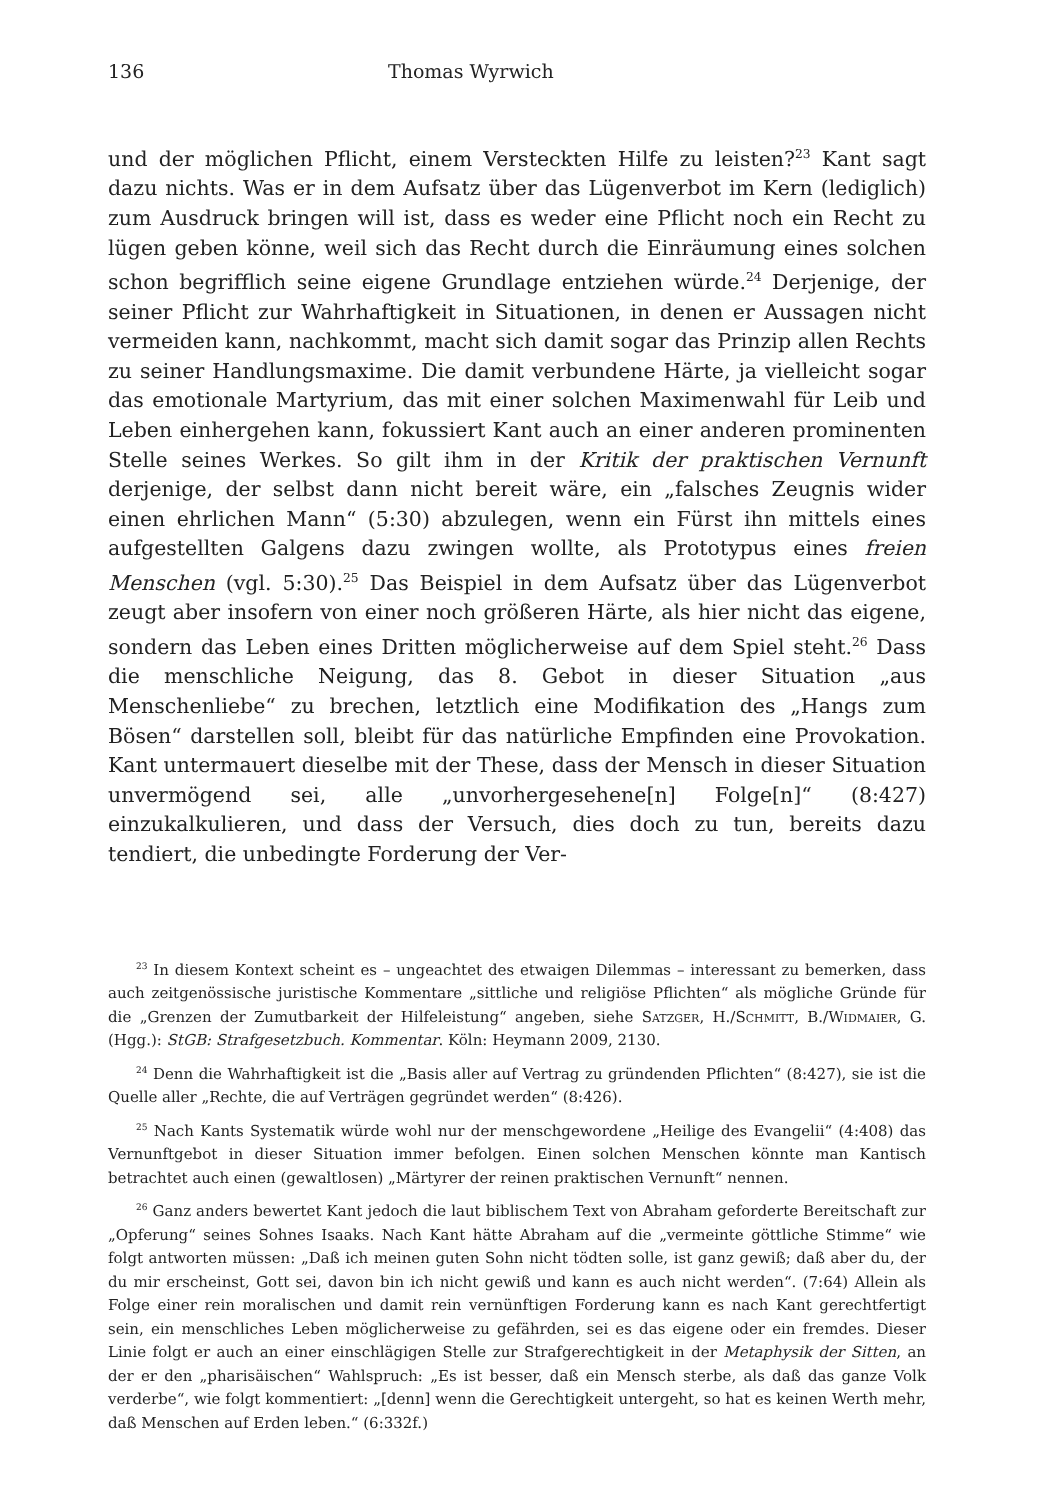136 Thomas Wyrwich
und der möglichen Pflicht, einem Versteckten Hilfe zu leisten?<sup>23</sup> Kant sagt dazu nichts. Was er in dem Aufsatz über das Lügenverbot im Kern (lediglich) zum Ausdruck bringen will ist, dass es weder eine Pflicht noch ein Recht zu lügen geben könne, weil sich das Recht durch die Einräumung eines solchen schon begrifflich seine eigene Grundlage entziehen würde.<sup>24</sup> Derjenige, der seiner Pflicht zur Wahrhaftigkeit in Situationen, in denen er Aussagen nicht vermeiden kann, nachkommt, macht sich damit sogar das Prinzip allen Rechts zu seiner Handlungsmaxime. Die damit verbundene Härte, ja vielleicht sogar das emotionale Martyrium, das mit einer solchen Maximenwahl für Leib und Leben einhergehen kann, fokussiert Kant auch an einer anderen prominenten Stelle seines Werkes. So gilt ihm in der Kritik der praktischen Vernunft derjenige, der selbst dann nicht bereit wäre, ein „falsches Zeugnis wider einen ehrlichen Mann“ (5:30) abzulegen, wenn ein Fürst ihn mittels eines aufgestellten Galgens dazu zwingen wollte, als Prototypus eines freien Menschen (vgl. 5:30).<sup>25</sup> Das Beispiel in dem Aufsatz über das Lügenverbot zeugt aber insofern von einer noch größeren Härte, als hier nicht das eigene, sondern das Leben eines Dritten möglicherweise auf dem Spiel steht.<sup>26</sup> Dass die menschliche Neigung, das 8. Gebot in dieser Situation „aus Menschenliebe“ zu brechen, letztlich eine Modifikation des „Hangs zum Bösen“ darstellen soll, bleibt für das natürliche Empfinden eine Provokation. Kant untermauert dieselbe mit der These, dass der Mensch in dieser Situation unvermögend sei, alle „unvorhergesehene[n] Folge[n]“ (8:427) einzukalkulieren, und dass der Versuch, dies doch zu tun, bereits dazu tendiert, die unbedingte Forderung der Ver-
<sup>23</sup> In diesem Kontext scheint es – ungeachtet des etwaigen Dilemmas – interessant zu bemerken, dass auch zeitgenössische juristische Kommentare „sittliche und religiöse Pflichten“ als mögliche Gründe für die „Grenzen der Zumutbarkeit der Hilfeleistung“ angeben, siehe Satzger, H./Schmitt, B./Widmaier, G. (Hgg.): StGB: Strafgesetzbuch. Kommentar. Köln: Heymann 2009, 2130.
<sup>24</sup> Denn die Wahrhaftigkeit ist die „Basis aller auf Vertrag zu gründenden Pflichten“ (8:427), sie ist die Quelle aller „Rechte, die auf Verträgen gegründet werden“ (8:426).
<sup>25</sup> Nach Kants Systematik würde wohl nur der menschgewordene „Heilige des Evangelii“ (4:408) das Vernunftgebot in dieser Situation immer befolgen. Einen solchen Menschen könnte man Kantisch betrachtet auch einen (gewaltlosen) „Märtyrer der reinen praktischen Vernunft“ nennen.
<sup>26</sup> Ganz anders bewertet Kant jedoch die laut biblischem Text von Abraham geforderte Bereitschaft zur „Opferung“ seines Sohnes Isaaks. Nach Kant hätte Abraham auf die „vermeinte göttliche Stimme“ wie folgt antworten müssen: „Daß ich meinen guten Sohn nicht tödten solle, ist ganz gewiß; daß aber du, der du mir erscheinst, Gott sei, davon bin ich nicht gewiß und kann es auch nicht werden“. (7:64) Allein als Folge einer rein moralischen und damit rein vernünftigen Forderung kann es nach Kant gerechtfertigt sein, ein menschliches Leben möglicherweise zu gefährden, sei es das eigene oder ein fremdes. Dieser Linie folgt er auch an einer einschlägigen Stelle zur Strafgerechtigkeit in der Metaphysik der Sitten, an der er den „pharisäischen“ Wahlspruch: „Es ist besser, daß ein Mensch sterbe, als daß das ganze Volk verderbe“, wie folgt kommentiert: „[denn] wenn die Gerechtigkeit untergeht, so hat es keinen Werth mehr, daß Menschen auf Erden leben.“ (6:332f.)